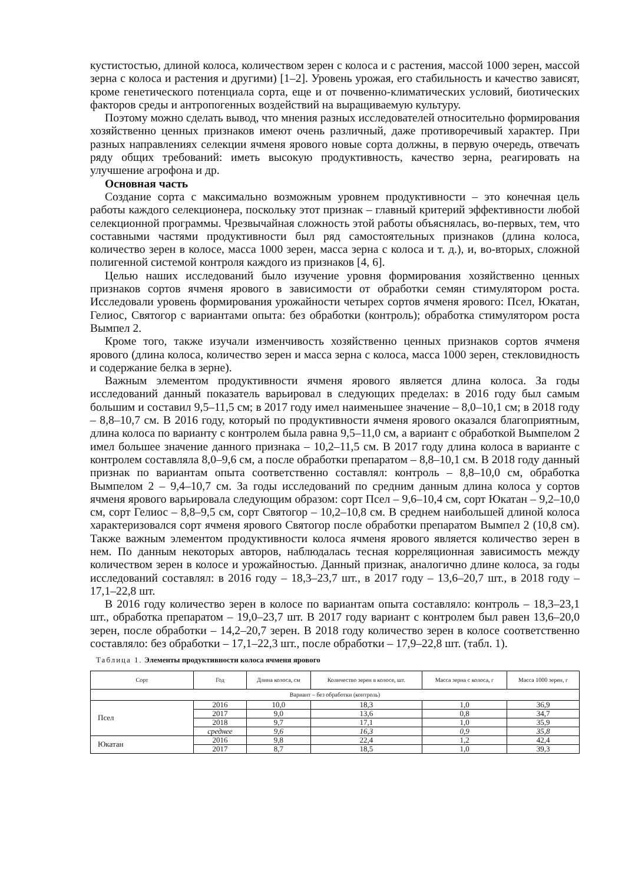кустистостью, длиной колоса, количеством зерен с колоса и с растения, массой 1000 зерен, массой зерна с колоса и растения и другими) [1–2]. Уровень урожая, его стабильность и качество зависят, кроме генетического потенциала сорта, еще и от почвенно-климатических условий, биотических факторов среды и антропогенных воздействий на выращиваемую культуру.
Поэтому можно сделать вывод, что мнения разных исследователей относительно формирования хозяйственно ценных признаков имеют очень различный, даже противоречивый характер. При разных направлениях селекции ячменя ярового новые сорта должны, в первую очередь, отвечать ряду общих требований: иметь высокую продуктивность, качество зерна, реагировать на улучшение агрофона и др.
Основная часть
Создание сорта с максимально возможным уровнем продуктивности – это конечная цель работы каждого селекционера, поскольку этот признак – главный критерий эффективности любой селекционной программы. Чрезвычайная сложность этой работы объяснялась, во-первых, тем, что составными частями продуктивности был ряд самостоятельных признаков (длина колоса, количество зерен в колосе, масса 1000 зерен, масса зерна с колоса и т. д.), и, во-вторых, сложной полигенной системой контроля каждого из признаков [4, 6].
Целью наших исследований было изучение уровня формирования хозяйственно ценных признаков сортов ячменя ярового в зависимости от обработки семян стимулятором роста. Исследовали уровень формирования урожайности четырех сортов ячменя ярового: Псел, Юкатан, Гелиос, Святогор с вариантами опыта: без обработки (контроль); обработка стимулятором роста Вымпел 2.
Кроме того, также изучали изменчивость хозяйственно ценных признаков сортов ячменя ярового (длина колоса, количество зерен и масса зерна с колоса, масса 1000 зерен, стекловидность и содержание белка в зерне).
Важным элементом продуктивности ячменя ярового является длина колоса. За годы исследований данный показатель варьировал в следующих пределах: в 2016 году был самым большим и составил 9,5–11,5 см; в 2017 году имел наименьшее значение – 8,0–10,1 см; в 2018 году – 8,8–10,7 см. В 2016 году, который по продуктивности ячменя ярового оказался благоприятным, длина колоса по варианту с контролем была равна 9,5–11,0 см, а вариант с обработкой Вымпелом 2 имел большее значение данного признака – 10,2–11,5 см. В 2017 году длина колоса в варианте с контролем составляла 8,0–9,6 см, а после обработки препаратом – 8,8–10,1 см. В 2018 году данный признак по вариантам опыта соответственно составлял: контроль – 8,8–10,0 см, обработка Вымпелом 2 – 9,4–10,7 см. За годы исследований по средним данным длина колоса у сортов ячменя ярового варьировала следующим образом: сорт Псел – 9,6–10,4 см, сорт Юкатан – 9,2–10,0 см, сорт Гелиос – 8,8–9,5 см, сорт Святогор – 10,2–10,8 см. В среднем наибольшей длиной колоса характеризовался сорт ячменя ярового Святогор после обработки препаратом Вымпел 2 (10,8 см). Также важным элементом продуктивности колоса ячменя ярового является количество зерен в нем. По данным некоторых авторов, наблюдалась тесная корреляционная зависимость между количеством зерен в колосе и урожайностью. Данный признак, аналогично длине колоса, за годы исследований составлял: в 2016 году – 18,3–23,7 шт., в 2017 году – 13,6–20,7 шт., в 2018 году – 17,1–22,8 шт.
В 2016 году количество зерен в колосе по вариантам опыта составляло: контроль – 18,3–23,1 шт., обработка препаратом – 19,0–23,7 шт. В 2017 году вариант с контролем был равен 13,6–20,0 зерен, после обработки – 14,2–20,7 зерен. В 2018 году количество зерен в колосе соответственно составляло: без обработки – 17,1–22,3 шт., после обработки – 17,9–22,8 шт. (табл. 1).
Таблица 1. Элементы продуктивности колоса ячменя ярового
| Сорт | Год | Длина колоса, см | Количество зерен в колосе, шт. | Масса зерна с колоса, г | Масса 1000 зерен, г |
| --- | --- | --- | --- | --- | --- |
| Вариант – без обработки (контроль) | | | | | |
| Псел | 2016 | 10,0 | 18,3 | 1,0 | 36,9 |
| | 2017 | 9,0 | 13,6 | 0,8 | 34,7 |
| | 2018 | 9,7 | 17,1 | 1,0 | 35,9 |
| | среднее | 9,6 | 16,3 | 0,9 | 35,8 |
| Юкатан | 2016 | 9,8 | 22,4 | 1,2 | 42,4 |
| | 2017 | 8,7 | 18,5 | 1,0 | 39,3 |